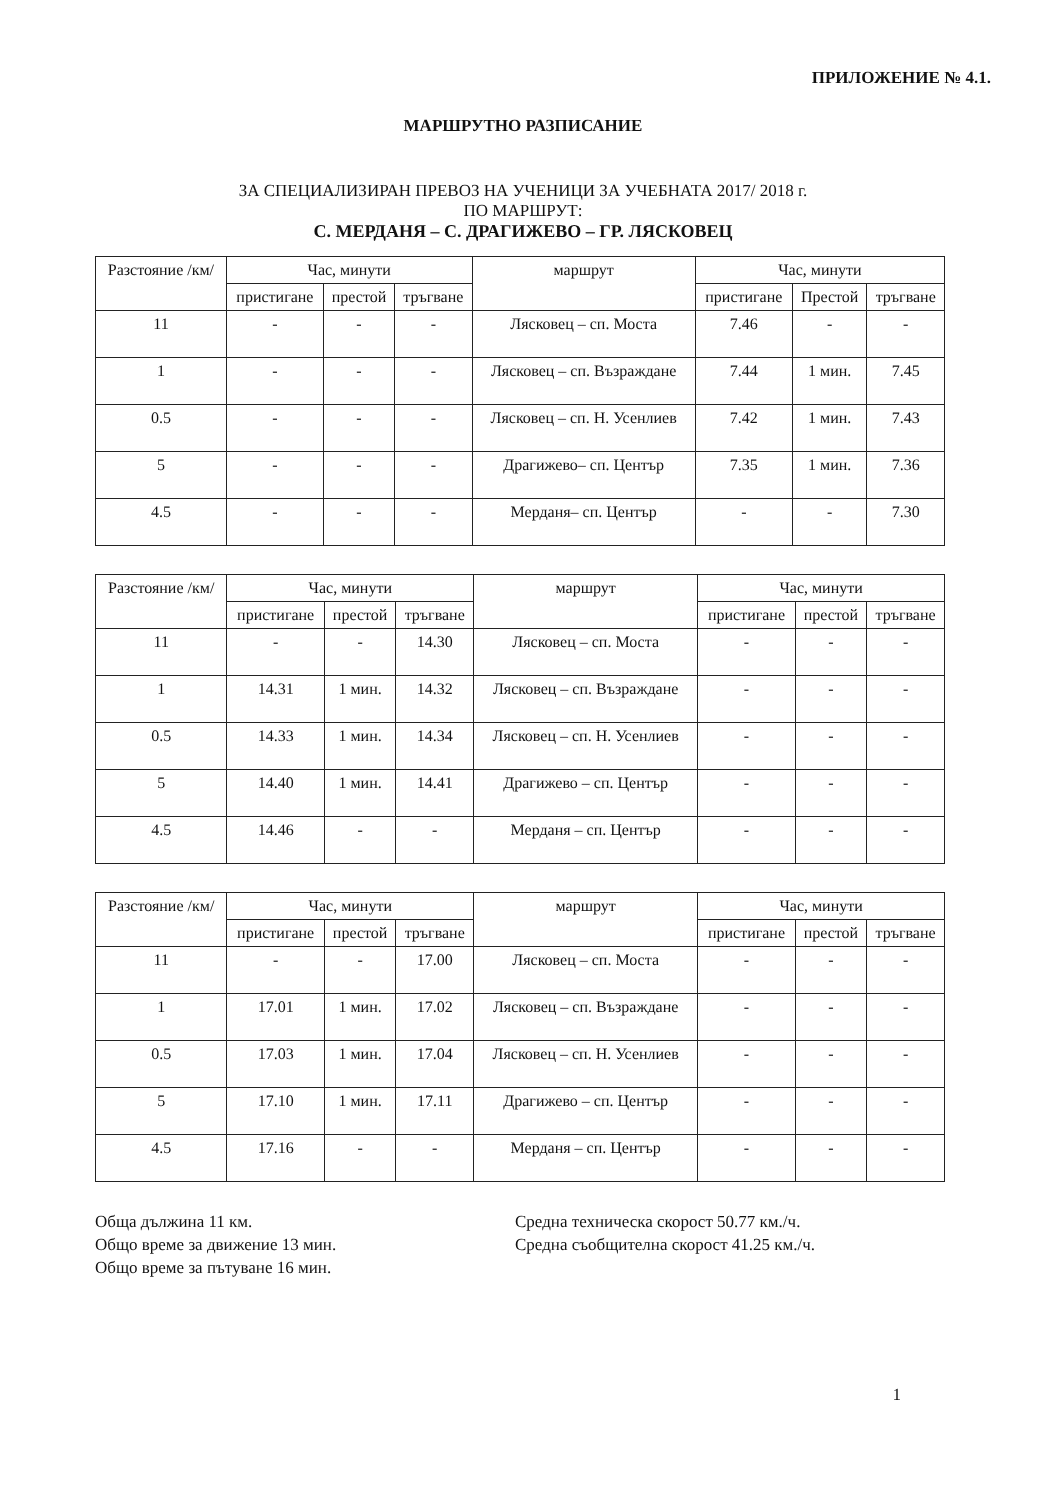ПРИЛОЖЕНИЕ № 4.1.
МАРШРУТНО РАЗПИСАНИЕ
ЗА СПЕЦИАЛИЗИРАН ПРЕВОЗ НА УЧЕНИЦИ ЗА УЧЕБНАТА 2017/ 2018 г.
ПО МАРШРУТ:
С. МЕРДАНЯ – С. ДРАГИЖЕВО – ГР. ЛЯСКОВЕЦ
| Разстояние /км/ | Час, минути | | | маршрут | Час, минути | | |
| --- | --- | --- | --- | --- | --- | --- | --- |
| | пристигане | престой | тръгване | | пристигане | Престой | тръгване |
| 11 | - | - | - | Лясковец – сп. Моста | 7.46 | - | - |
| 1 | - | - | - | Лясковец – сп. Възраждане | 7.44 | 1 мин. | 7.45 |
| 0.5 | - | - | - | Лясковец – сп. Н. Усенлиев | 7.42 | 1 мин. | 7.43 |
| 5 | - | - | - | Драгижево– сп. Център | 7.35 | 1 мин. | 7.36 |
| 4.5 | - | - | - | Мерданя– сп. Център | - | - | 7.30 |
| Разстояние /км/ | Час, минути | | | маршрут | Час, минути | | |
| --- | --- | --- | --- | --- | --- | --- | --- |
| | пристигане | престой | тръгване | | пристигане | престой | тръгване |
| 11 | - | - | 14.30 | Лясковец – сп. Моста | - | - | - |
| 1 | 14.31 | 1 мин. | 14.32 | Лясковец – сп. Възраждане | - | - | - |
| 0.5 | 14.33 | 1 мин. | 14.34 | Лясковец – сп. Н. Усенлиев | - | - | - |
| 5 | 14.40 | 1 мин. | 14.41 | Драгижево – сп. Център | - | - | - |
| 4.5 | 14.46 | - | - | Мерданя – сп. Център | - | - | - |
| Разстояние /км/ | Час, минути | | | маршрут | Час, минути | | |
| --- | --- | --- | --- | --- | --- | --- | --- |
| | пристигане | престой | тръгване | | пристигане | престой | тръгване |
| 11 | - | - | 17.00 | Лясковец – сп. Моста | - | - | - |
| 1 | 17.01 | 1 мин. | 17.02 | Лясковец – сп. Възраждане | - | - | - |
| 0.5 | 17.03 | 1 мин. | 17.04 | Лясковец – сп. Н. Усенлиев | - | - | - |
| 5 | 17.10 | 1 мин. | 17.11 | Драгижево – сп. Център | - | - | - |
| 4.5 | 17.16 | - | - | Мерданя – сп. Център | - | - | - |
Обща дължина 11 км.
Общо време за движение 13 мин.
Общо време за пътуване 16 мин.
Средна техническа скорост 50.77 км./ч.
Средна съобщителна скорост 41.25 км./ч.
1